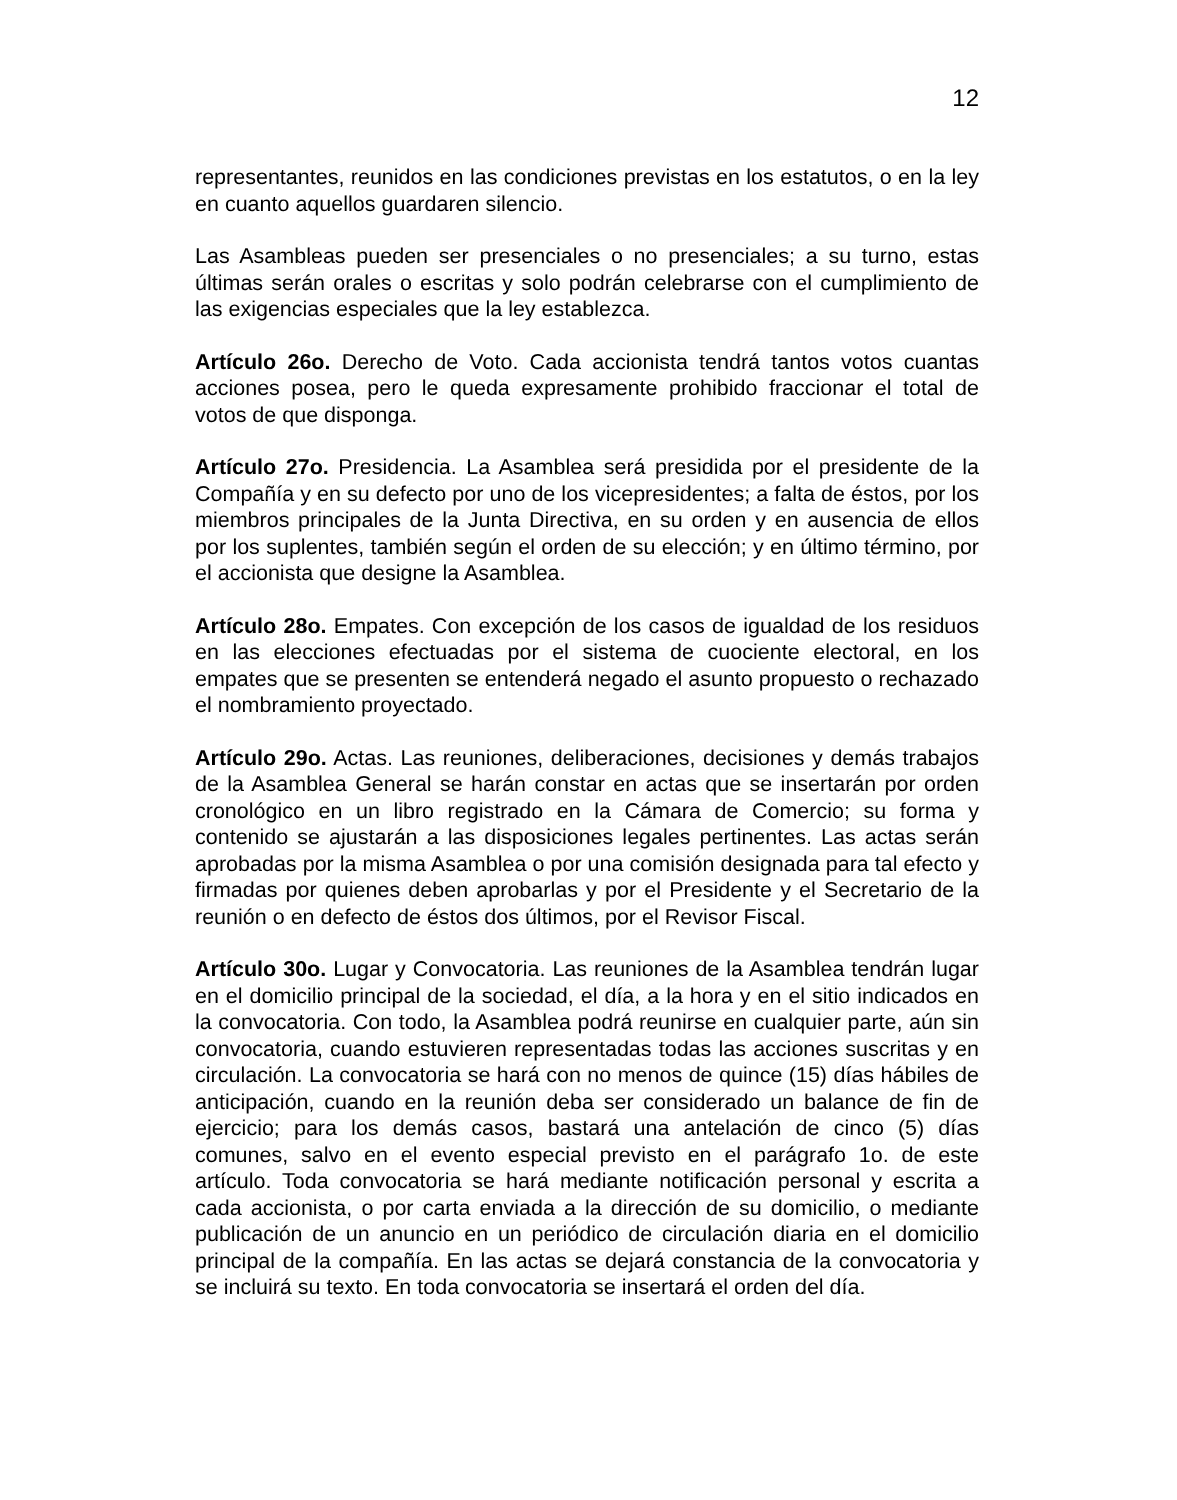12
representantes, reunidos en las condiciones previstas en los estatutos, o en la ley en cuanto aquellos guardaren silencio.
Las Asambleas pueden ser presenciales o no presenciales; a su turno, estas últimas serán orales o escritas y solo podrán celebrarse con el cumplimiento de las exigencias especiales que la ley establezca.
Artículo 26o. Derecho de Voto. Cada accionista tendrá tantos votos cuantas acciones posea, pero le queda expresamente prohibido fraccionar el total de votos de que disponga.
Artículo 27o. Presidencia. La Asamblea será presidida por el presidente de la Compañía y en su defecto por uno de los vicepresidentes; a falta de éstos, por los miembros principales de la Junta Directiva, en su orden y en ausencia de ellos por los suplentes, también según el orden de su elección; y en último término, por el accionista que designe la Asamblea.
Artículo 28o. Empates. Con excepción de los casos de igualdad de los residuos en las elecciones efectuadas por el sistema de cuociente electoral, en los empates que se presenten se entenderá negado el asunto propuesto o rechazado el nombramiento proyectado.
Artículo 29o. Actas. Las reuniones, deliberaciones, decisiones y demás trabajos de la Asamblea General se harán constar en actas que se insertarán por orden cronológico en un libro registrado en la Cámara de Comercio; su forma y contenido se ajustarán a las disposiciones legales pertinentes. Las actas serán aprobadas por la misma Asamblea o por una comisión designada para tal efecto y firmadas por quienes deben aprobarlas y por el Presidente y el Secretario de la reunión o en defecto de éstos dos últimos, por el Revisor Fiscal.
Artículo 30o. Lugar y Convocatoria. Las reuniones de la Asamblea tendrán lugar en el domicilio principal de la sociedad, el día, a la hora y en el sitio indicados en la convocatoria. Con todo, la Asamblea podrá reunirse en cualquier parte, aún sin convocatoria, cuando estuvieren representadas todas las acciones suscritas y en circulación. La convocatoria se hará con no menos de quince (15) días hábiles de anticipación, cuando en la reunión deba ser considerado un balance de fin de ejercicio; para los demás casos, bastará una antelación de cinco (5) días comunes, salvo en el evento especial previsto en el parágrafo 1o. de este artículo. Toda convocatoria se hará mediante notificación personal y escrita a cada accionista, o por carta enviada a la dirección de su domicilio, o mediante publicación de un anuncio en un periódico de circulación diaria en el domicilio principal de la compañía. En las actas se dejará constancia de la convocatoria y se incluirá su texto. En toda convocatoria se insertará el orden del día.